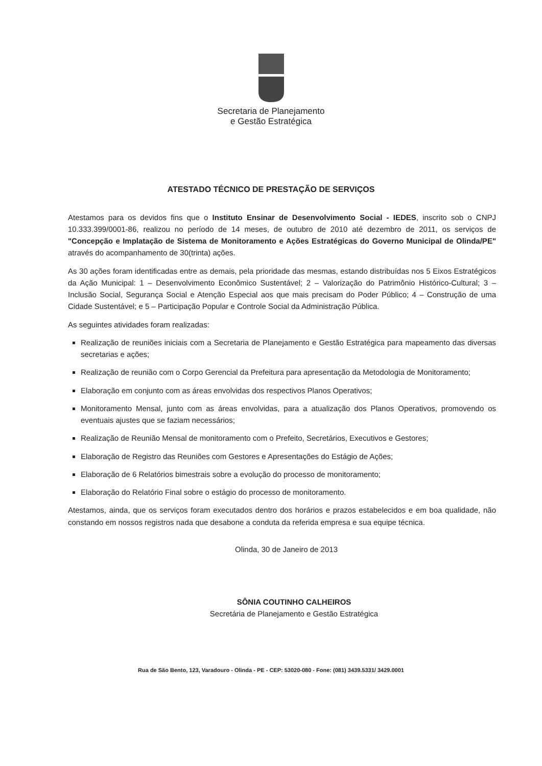Secretaria de Planejamento
e Gestão Estratégica
ATESTADO TÉCNICO DE PRESTAÇÃO DE SERVIÇOS
Atestamos para os devidos fins que o Instituto Ensinar de Desenvolvimento Social - IEDES, inscrito sob o CNPJ 10.333.399/0001-86, realizou no período de 14 meses, de outubro de 2010 até dezembro de 2011, os serviços de "Concepção e Implatação de Sistema de Monitoramento e Ações Estratégicas do Governo Municipal de Olinda/PE" através do acompanhamento de 30(trinta) ações.
As 30 ações foram identificadas entre as demais, pela prioridade das mesmas, estando distribuídas nos 5 Eixos Estratégicos da Ação Municipal: 1 – Desenvolvimento Econômico Sustentável; 2 – Valorização do Patrimônio Histórico-Cultural; 3 – Inclusão Social, Segurança Social e Atenção Especial aos que mais precisam do Poder Público; 4 – Construção de uma Cidade Sustentável; e 5 – Participação Popular e Controle Social da Administração Pública.
As seguintes atividades foram realizadas:
Realização de reuniões iniciais com a Secretaria de Planejamento e Gestão Estratégica para mapeamento das diversas secretarias e ações;
Realização de reunião com o Corpo Gerencial da Prefeitura para apresentação da Metodologia de Monitoramento;
Elaboração em conjunto com as áreas envolvidas dos respectivos Planos Operativos;
Monitoramento Mensal, junto com as áreas envolvidas, para a atualização dos Planos Operativos, promovendo os eventuais ajustes que se faziam necessários;
Realização de Reunião Mensal de monitoramento com o Prefeito, Secretários, Executivos e Gestores;
Elaboração de Registro das Reuniões com Gestores e Apresentações do Estágio de Ações;
Elaboração de 6 Relatórios bimestrais sobre a evolução do processo de monitoramento;
Elaboração do Relatório Final sobre o estágio do processo de monitoramento.
Atestamos, ainda, que os serviços foram executados dentro dos horários e prazos estabelecidos e em boa qualidade, não constando em nossos registros nada que desabone a conduta da referida empresa e sua equipe técnica.
Olinda, 30 de Janeiro de 2013
SÔNIA COUTINHO CALHEIROS
Secretária de Planejamento e Gestão Estratégica
Rua de São Bento, 123, Varadouro - Olinda - PE - CEP: 53020-080 - Fone: (081) 3439.5331/ 3429.0001